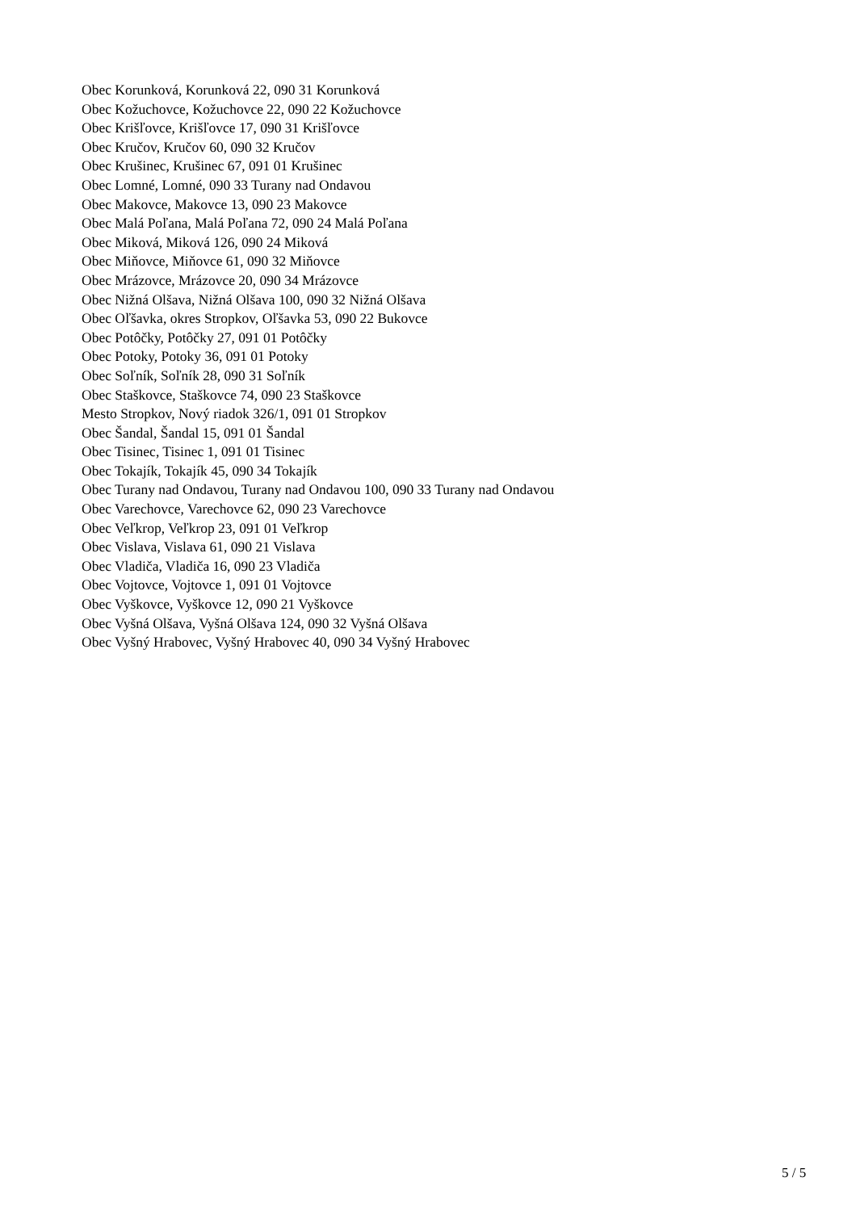Obec Korunková, Korunková 22, 090 31 Korunková
Obec Kožuchovce, Kožuchovce 22, 090 22 Kožuchovce
Obec Krišľovce, Krišľovce 17, 090 31 Krišľovce
Obec Kručov, Kručov 60, 090 32 Kručov
Obec Krušinec, Krušinec 67, 091 01 Krušinec
Obec Lomné, Lomné, 090 33 Turany nad Ondavou
Obec Makovce, Makovce 13, 090 23 Makovce
Obec Malá Poľana, Malá Poľana 72, 090 24 Malá Poľana
Obec Miková, Miková 126, 090 24 Miková
Obec Miňovce, Miňovce 61, 090 32 Miňovce
Obec Mrázovce, Mrázovce 20, 090 34 Mrázovce
Obec Nižná Olšava, Nižná Olšava 100, 090 32 Nižná Olšava
Obec Oľšavka, okres Stropkov, Oľšavka 53, 090 22 Bukovce
Obec Potôčky, Potôčky 27, 091 01 Potôčky
Obec Potoky, Potoky 36, 091 01 Potoky
Obec Soľník, Soľník 28, 090 31 Soľník
Obec Staškovce, Staškovce 74, 090 23 Staškovce
Mesto Stropkov, Nový riadok 326/1, 091 01 Stropkov
Obec Šandal, Šandal 15, 091 01 Šandal
Obec Tisinec, Tisinec 1, 091 01 Tisinec
Obec Tokajík, Tokajík 45, 090 34 Tokajík
Obec Turany nad Ondavou, Turany nad Ondavou 100, 090 33 Turany nad Ondavou
Obec Varechovce, Varechovce 62, 090 23 Varechovce
Obec Veľkrop, Veľkrop 23, 091 01 Veľkrop
Obec Vislava, Vislava 61, 090 21 Vislava
Obec Vladiča, Vladiča 16, 090 23 Vladiča
Obec Vojtovce, Vojtovce 1, 091 01 Vojtovce
Obec Vyškovce, Vyškovce 12, 090 21 Vyškovce
Obec Vyšná Olšava, Vyšná Olšava 124, 090 32 Vyšná Olšava
Obec Vyšný Hrabovec, Vyšný Hrabovec 40, 090 34 Vyšný Hrabovec
5 / 5